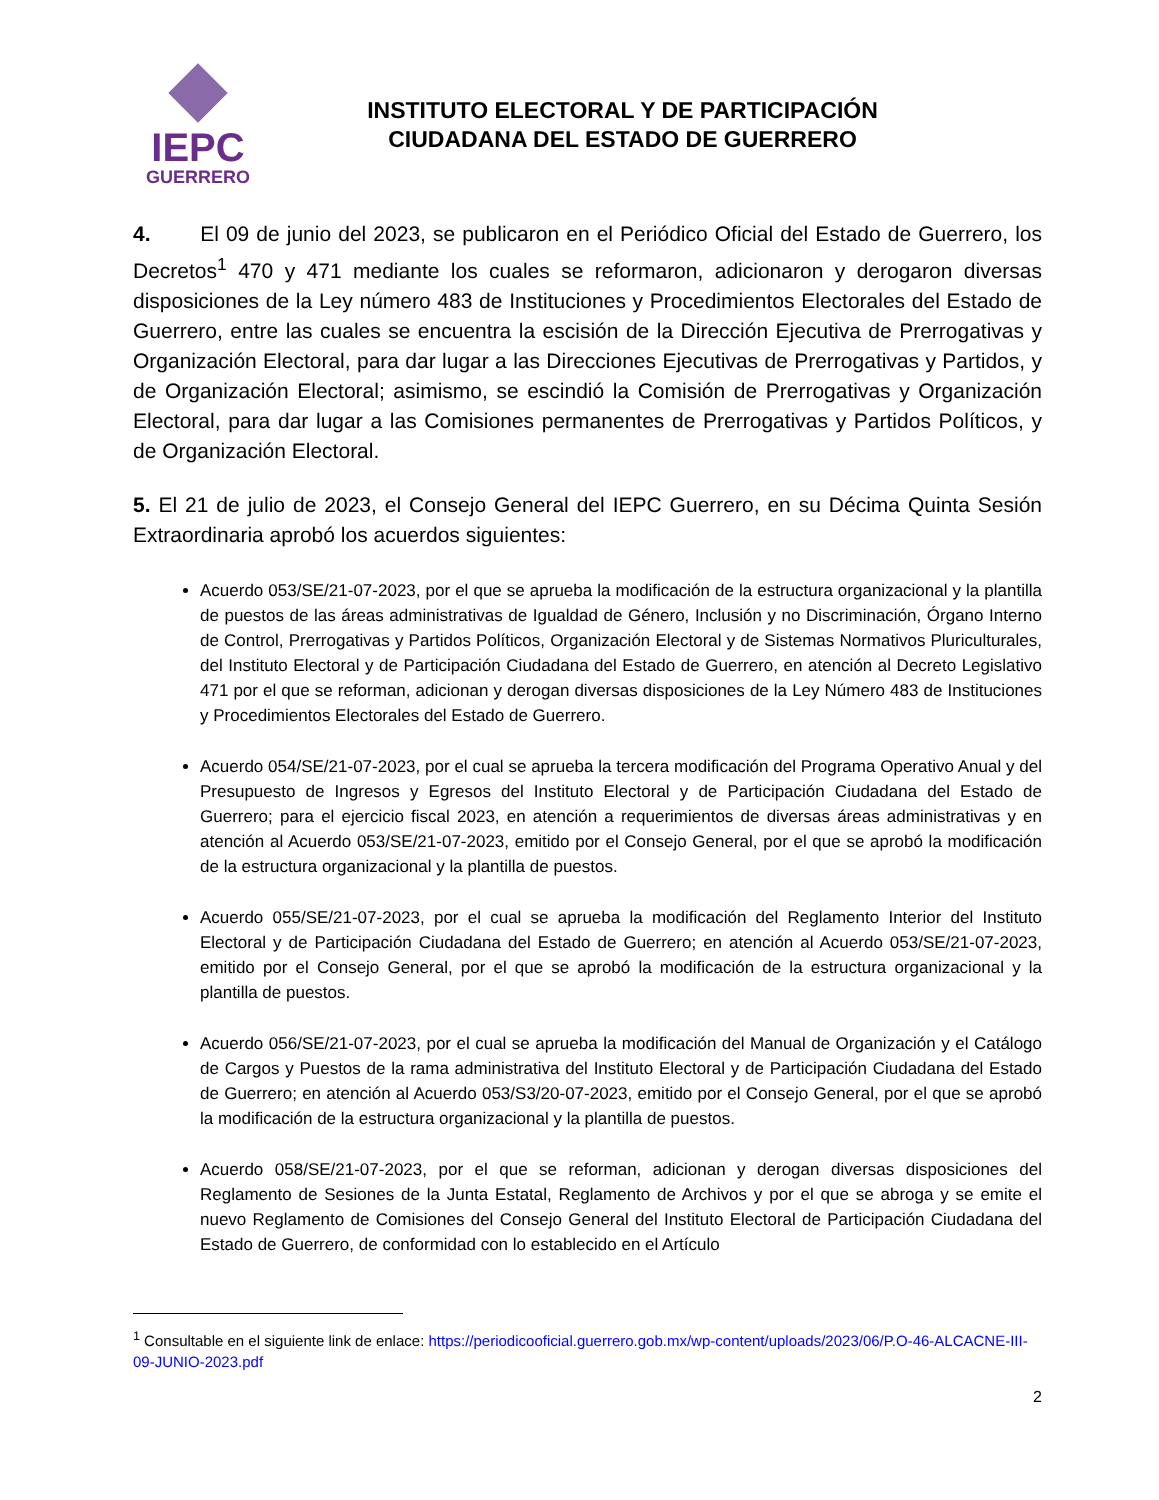IEPC
GUERRERO
INSTITUTO ELECTORAL Y DE PARTICIPACIÓN
CIUDADANA DEL ESTADO DE GUERRERO
4. El 09 de junio del 2023, se publicaron en el Periódico Oficial del Estado de Guerrero, los Decretos<sup>1</sup> 470 y 471 mediante los cuales se reformaron, adicionaron y derogaron diversas disposiciones de la Ley número 483 de Instituciones y Procedimientos Electorales del Estado de Guerrero, entre las cuales se encuentra la escisión de la Dirección Ejecutiva de Prerrogativas y Organización Electoral, para dar lugar a las Direcciones Ejecutivas de Prerrogativas y Partidos, y de Organización Electoral; asimismo, se escindió la Comisión de Prerrogativas y Organización Electoral, para dar lugar a las Comisiones permanentes de Prerrogativas y Partidos Políticos, y de Organización Electoral.
5. El 21 de julio de 2023, el Consejo General del IEPC Guerrero, en su Décima Quinta Sesión Extraordinaria aprobó los acuerdos siguientes:
Acuerdo 053/SE/21-07-2023, por el que se aprueba la modificación de la estructura organizacional y la plantilla de puestos de las áreas administrativas de Igualdad de Género, Inclusión y no Discriminación, Órgano Interno de Control, Prerrogativas y Partidos Políticos, Organización Electoral y de Sistemas Normativos Pluriculturales, del Instituto Electoral y de Participación Ciudadana del Estado de Guerrero, en atención al Decreto Legislativo 471 por el que se reforman, adicionan y derogan diversas disposiciones de la Ley Número 483 de Instituciones y Procedimientos Electorales del Estado de Guerrero.
Acuerdo 054/SE/21-07-2023, por el cual se aprueba la tercera modificación del Programa Operativo Anual y del Presupuesto de Ingresos y Egresos del Instituto Electoral y de Participación Ciudadana del Estado de Guerrero; para el ejercicio fiscal 2023, en atención a requerimientos de diversas áreas administrativas y en atención al Acuerdo 053/SE/21-07-2023, emitido por el Consejo General, por el que se aprobó la modificación de la estructura organizacional y la plantilla de puestos.
Acuerdo 055/SE/21-07-2023, por el cual se aprueba la modificación del Reglamento Interior del Instituto Electoral y de Participación Ciudadana del Estado de Guerrero; en atención al Acuerdo 053/SE/21-07-2023, emitido por el Consejo General, por el que se aprobó la modificación de la estructura organizacional y la plantilla de puestos.
Acuerdo 056/SE/21-07-2023, por el cual se aprueba la modificación del Manual de Organización y el Catálogo de Cargos y Puestos de la rama administrativa del Instituto Electoral y de Participación Ciudadana del Estado de Guerrero; en atención al Acuerdo 053/S3/20-07-2023, emitido por el Consejo General, por el que se aprobó la modificación de la estructura organizacional y la plantilla de puestos.
Acuerdo 058/SE/21-07-2023, por el que se reforman, adicionan y derogan diversas disposiciones del Reglamento de Sesiones de la Junta Estatal, Reglamento de Archivos y por el que se abroga y se emite el nuevo Reglamento de Comisiones del Consejo General del Instituto Electoral de Participación Ciudadana del Estado de Guerrero, de conformidad con lo establecido en el Artículo
<sup>1</sup> Consultable en el siguiente link de enlace: https://periodicooficial.guerrero.gob.mx/wp-content/uploads/2023/06/P.O-46-ALCACNE-III-09-JUNIO-2023.pdf
2